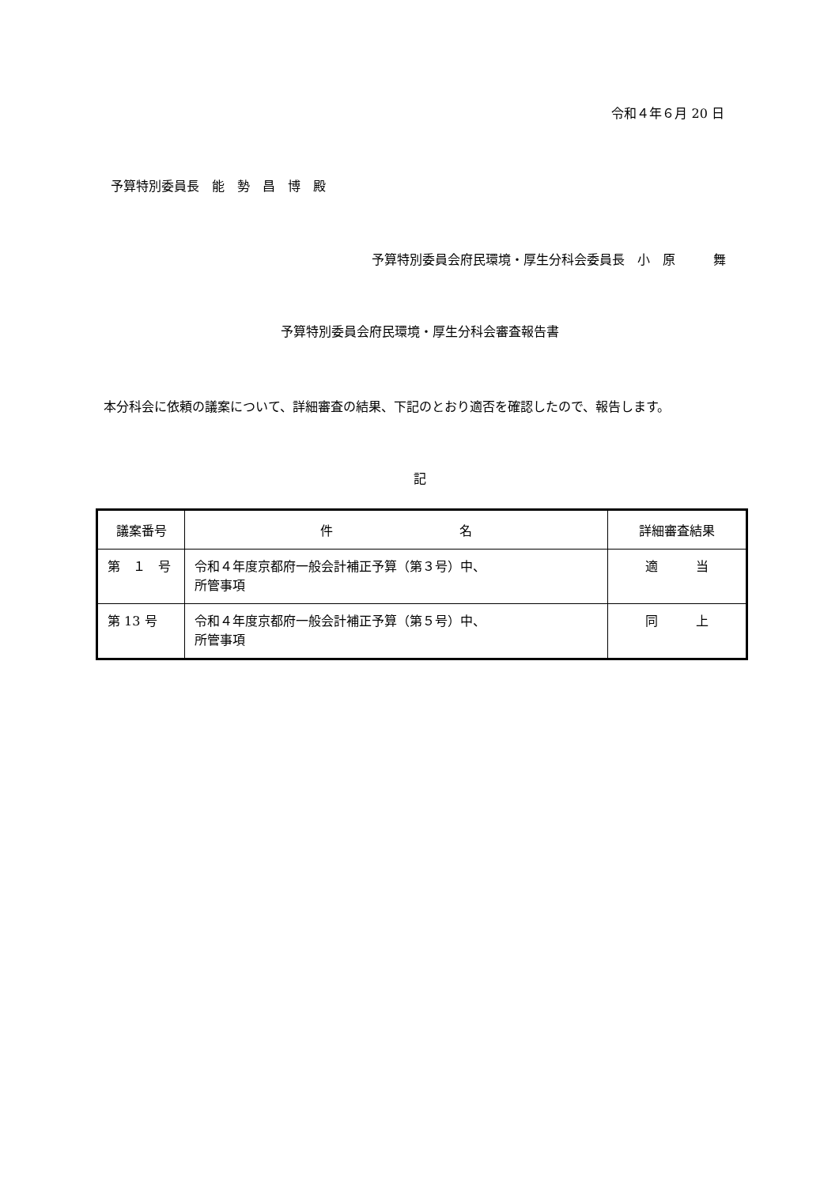令和４年６月 20 日
予算特別委員長　能　勢　昌　博　殿
予算特別委員会府民環境・厚生分科会委員長　小　原　　　舞
予算特別委員会府民環境・厚生分科会審査報告書
本分科会に依頼の議案について、詳細審査の結果、下記のとおり適否を確認したので、報告します。
記
| 議案番号 | 件 名 | 詳細審査結果 |
| --- | --- | --- |
| 第 １ 号 | 令和４年度京都府一般会計補正予算（第３号）中、 所管事項 | 適 当 |
| 第 13 号 | 令和４年度京都府一般会計補正予算（第５号）中、 所管事項 | 同 上 |